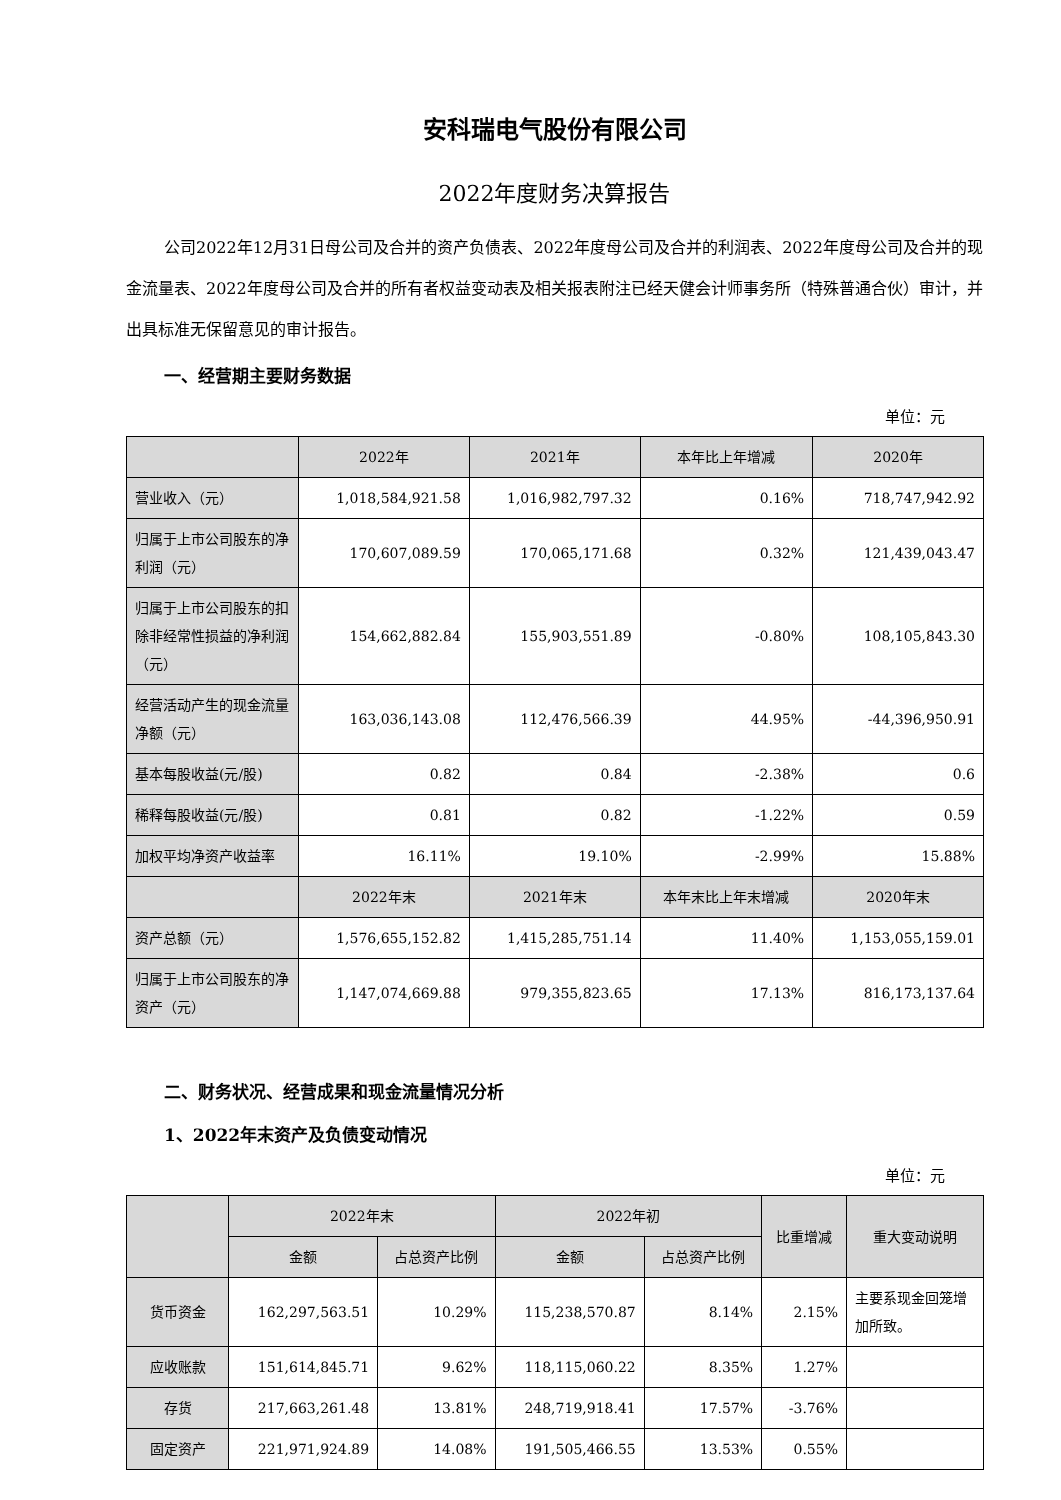安科瑞电气股份有限公司
2022年度财务决算报告
公司2022年12月31日母公司及合并的资产负债表、2022年度母公司及合并的利润表、2022年度母公司及合并的现金流量表、2022年度母公司及合并的所有者权益变动表及相关报表附注已经天健会计师事务所（特殊普通合伙）审计，并出具标准无保留意见的审计报告。
一、经营期主要财务数据
单位：元
| | 2022年 | 2021年 | 本年比上年增减 | 2020年 |
| --- | --- | --- | --- | --- |
| 营业收入（元） | 1,018,584,921.58 | 1,016,982,797.32 | 0.16% | 718,747,942.92 |
| 归属于上市公司股东的净利润（元） | 170,607,089.59 | 170,065,171.68 | 0.32% | 121,439,043.47 |
| 归属于上市公司股东的扣除非经常性损益的净利润（元） | 154,662,882.84 | 155,903,551.89 | -0.80% | 108,105,843.30 |
| 经营活动产生的现金流量净额（元） | 163,036,143.08 | 112,476,566.39 | 44.95% | -44,396,950.91 |
| 基本每股收益(元/股) | 0.82 | 0.84 | -2.38% | 0.6 |
| 稀释每股收益(元/股) | 0.81 | 0.82 | -1.22% | 0.59 |
| 加权平均净资产收益率 | 16.11% | 19.10% | -2.99% | 15.88% |
| | 2022年末 | 2021年末 | 本年末比上年末增减 | 2020年末 |
| 资产总额（元） | 1,576,655,152.82 | 1,415,285,751.14 | 11.40% | 1,153,055,159.01 |
| 归属于上市公司股东的净资产（元） | 1,147,074,669.88 | 979,355,823.65 | 17.13% | 816,173,137.64 |
二、财务状况、经营成果和现金流量情况分析
1、2022年末资产及负债变动情况
单位：元
| | 2022年末 | | 2022年初 | | 比重增减 | 重大变动说明 |
| --- | --- | --- | --- | --- | --- | --- |
| | 金额 | 占总资产比例 | 金额 | 占总资产比例 | | |
| 货币资金 | 162,297,563.51 | 10.29% | 115,238,570.87 | 8.14% | 2.15% | 主要系现金回笼增加所致。 |
| 应收账款 | 151,614,845.71 | 9.62% | 118,115,060.22 | 8.35% | 1.27% | |
| 存货 | 217,663,261.48 | 13.81% | 248,719,918.41 | 17.57% | -3.76% | |
| 固定资产 | 221,971,924.89 | 14.08% | 191,505,466.55 | 13.53% | 0.55% | |